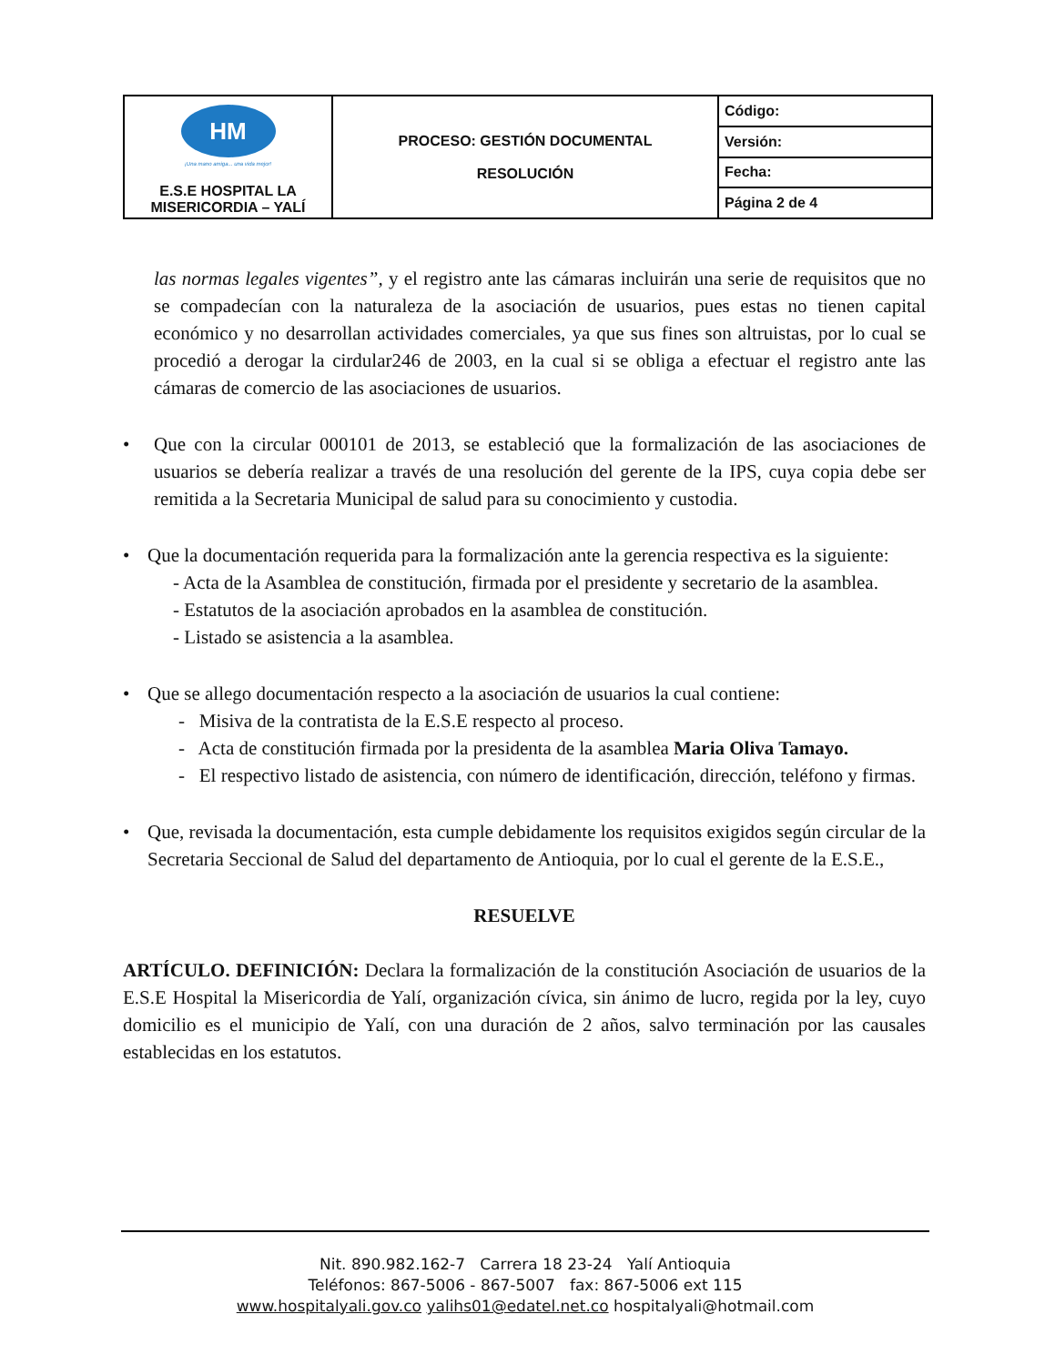| HM ¡Una mano amiga... una vida mejor! E.S.E HOSPITAL LA MISERICORDIA – YALÍ | PROCESO: GESTIÓN DOCUMENTAL RESOLUCIÓN | Código: |
| | | Versión: |
| | | Fecha: |
| | | Página 2 de 4 |
las normas legales vigentes”, y el registro ante las cámaras incluirán una serie de requisitos que no se compadecían con la naturaleza de la asociación de usuarios, pues estas no tienen capital económico y no desarrollan actividades comerciales, ya que sus fines son altruistas, por lo cual se procedió a derogar la cirdular246 de 2003, en la cual si se obliga a efectuar el registro ante las cámaras de comercio de las asociaciones de usuarios.
• Que con la circular 000101 de 2013, se estableció que la formalización de las asociaciones de usuarios se debería realizar a través de una resolución del gerente de la IPS, cuya copia debe ser remitida a la Secretaria Municipal de salud para su conocimiento y custodia.
• Que la documentación requerida para la formalización ante la gerencia respectiva es la siguiente:
- Acta de la Asamblea de constitución, firmada por el presidente y secretario de la asamblea.
- Estatutos de la asociación aprobados en la asamblea de constitución.
- Listado se asistencia a la asamblea.
• Que se allego documentación respecto a la asociación de usuarios la cual contiene:
- Misiva de la contratista de la E.S.E respecto al proceso.
- Acta de constitución firmada por la presidenta de la asamblea Maria Oliva Tamayo.
- El respectivo listado de asistencia, con número de identificación, dirección, teléfono y firmas.
• Que, revisada la documentación, esta cumple debidamente los requisitos exigidos según circular de la Secretaria Seccional de Salud del departamento de Antioquia, por lo cual el gerente de la E.S.E.,
RESUELVE
ARTÍCULO. DEFINICIÓN: Declara la formalización de la constitución Asociación de usuarios de la E.S.E Hospital la Misericordia de Yalí, organización cívica, sin ánimo de lucro, regida por la ley, cuyo domicilio es el municipio de Yalí, con una duración de 2 años, salvo terminación por las causales establecidas en los estatutos.
Nit. 890.982.162-7 Carrera 18 23-24 Yalí Antioquia
Teléfonos: 867-5006 - 867-5007 fax: 867-5006 ext 115
www.hospitalyali.gov.co yalihs01@edatel.net.co hospitalyali@hotmail.com